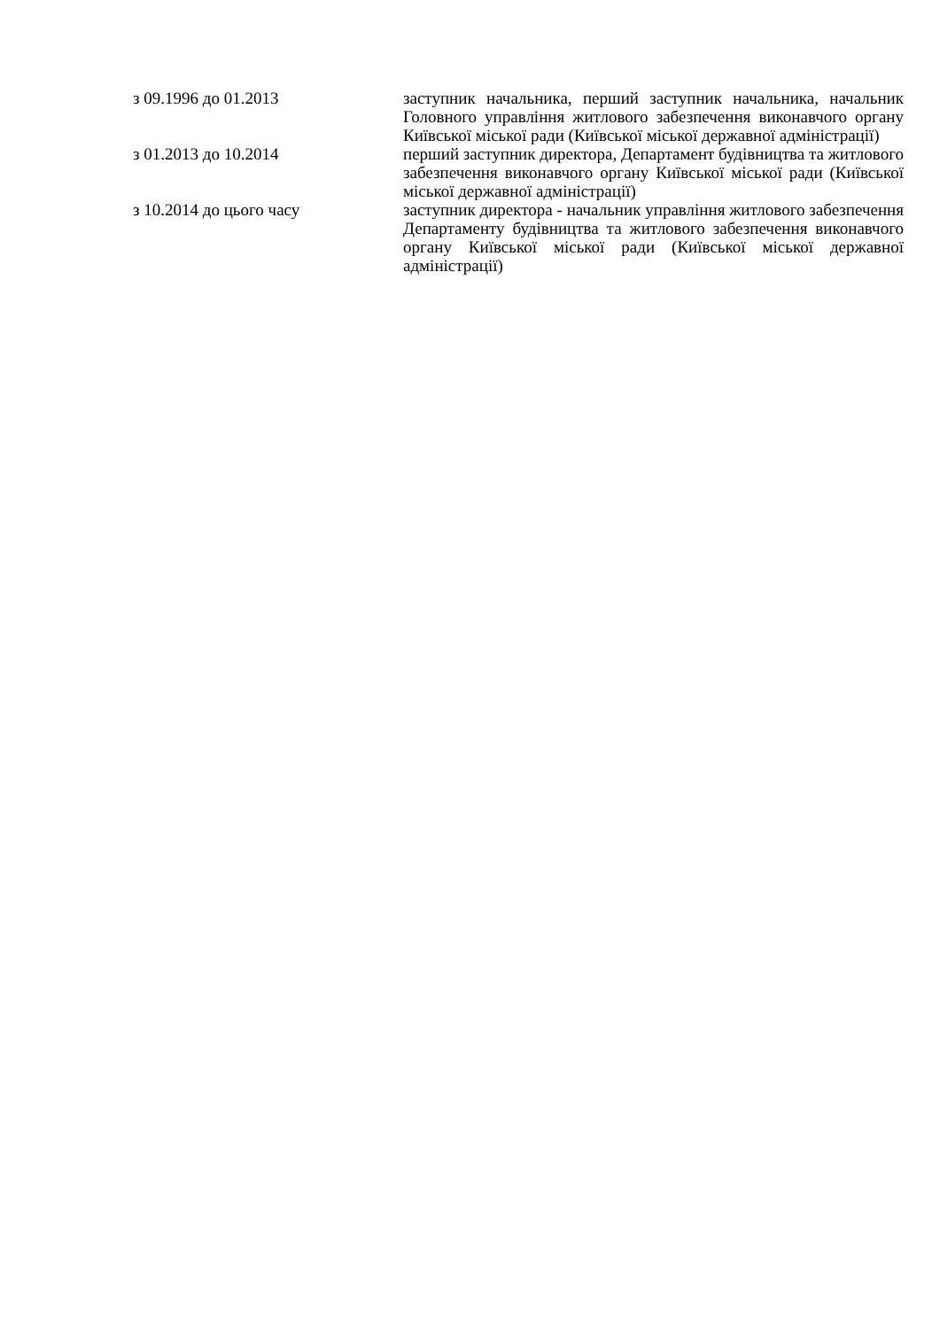| з 09.1996 до 01.2013 | заступник начальника, перший заступник начальника, начальник Головного управління житлового забезпечення виконавчого органу Київської міської ради (Київської міської державної адміністрації) |
| з 01.2013 до 10.2014 | перший заступник директора, Департамент будівництва та житлового забезпечення виконавчого органу Київської міської ради (Київської міської державної адміністрації) |
| з 10.2014 до цього часу | заступник директора - начальник управління житлового забезпечення Департаменту будівництва та житлового забезпечення виконавчого органу Київської міської ради (Київської міської державної адміністрації) |